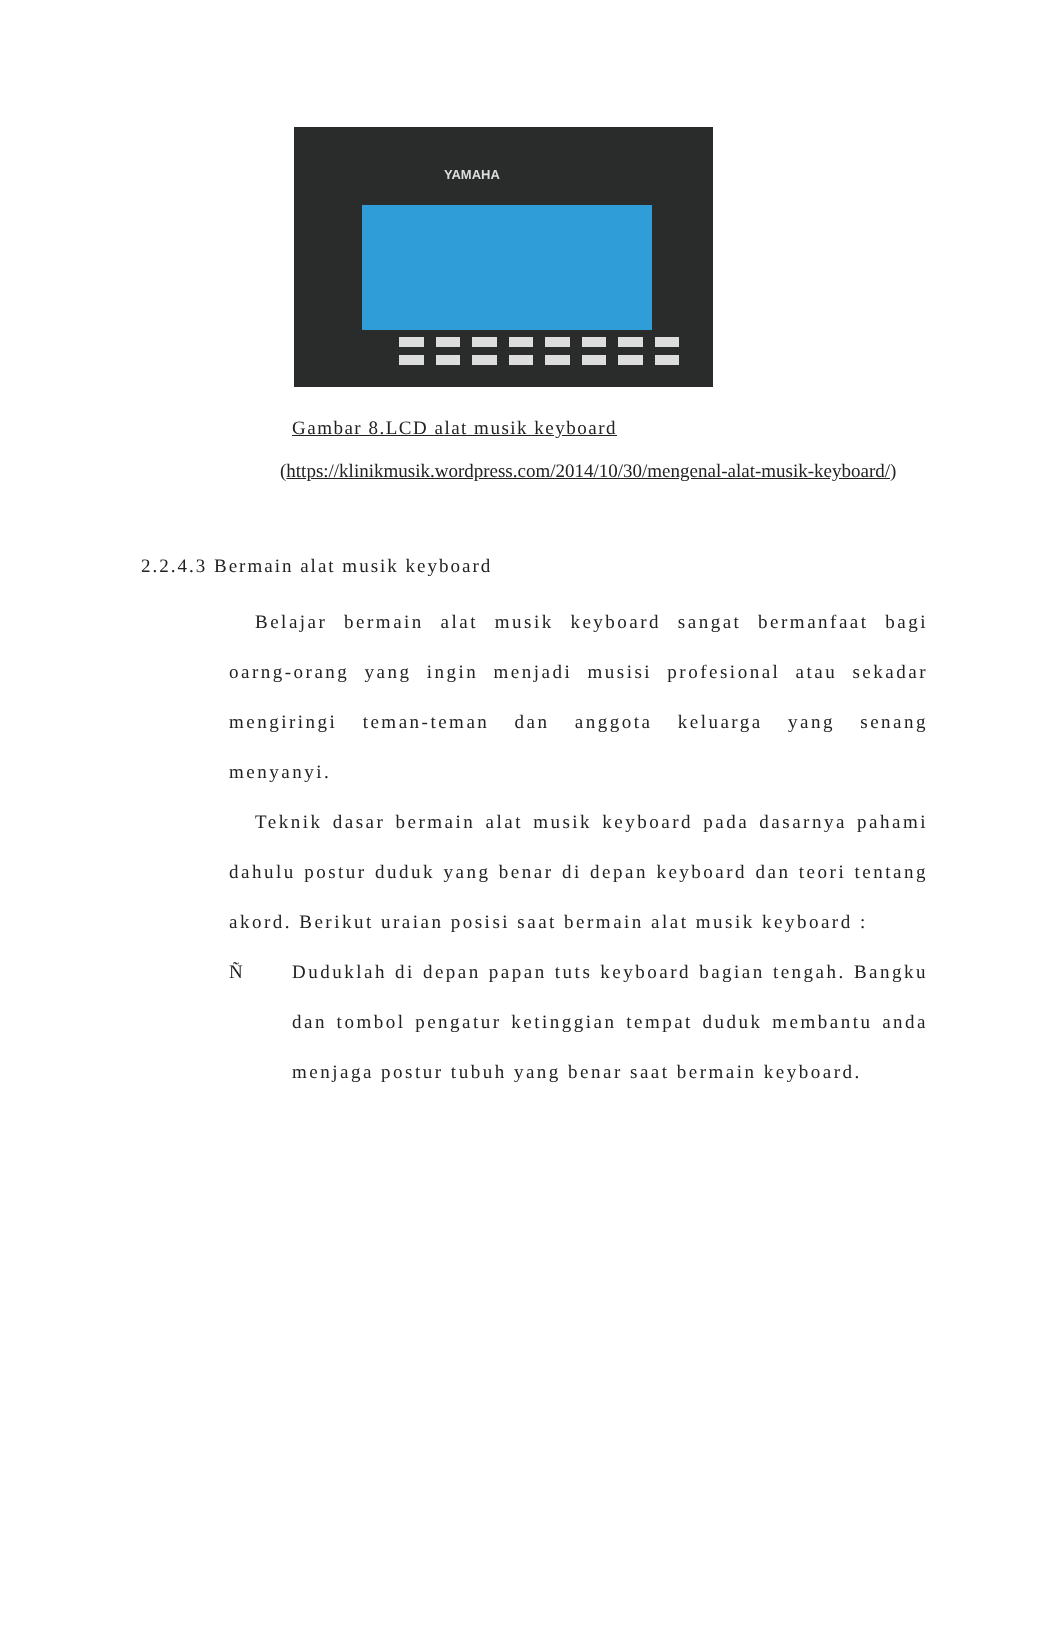YAMAHA
Gambar 8.LCD alat musik keyboard
(https://klinikmusik.wordpress.com/2014/10/30/mengenal-alat-musik-keyboard/)
2.2.4.3 Bermain alat musik keyboard
Belajar bermain alat musik keyboard sangat bermanfaat bagi oarng-orang yang ingin menjadi musisi profesional atau sekadar mengiringi teman-teman dan anggota keluarga yang senang menyanyi.
Teknik dasar bermain alat musik keyboard pada dasarnya pahami dahulu postur duduk yang benar di depan keyboard dan teori tentang akord. Berikut uraian posisi saat bermain alat musik keyboard :
Ñ Duduklah di depan papan tuts keyboard bagian tengah. Bangku dan tombol pengatur ketinggian tempat duduk membantu anda menjaga postur tubuh yang benar saat bermain keyboard.